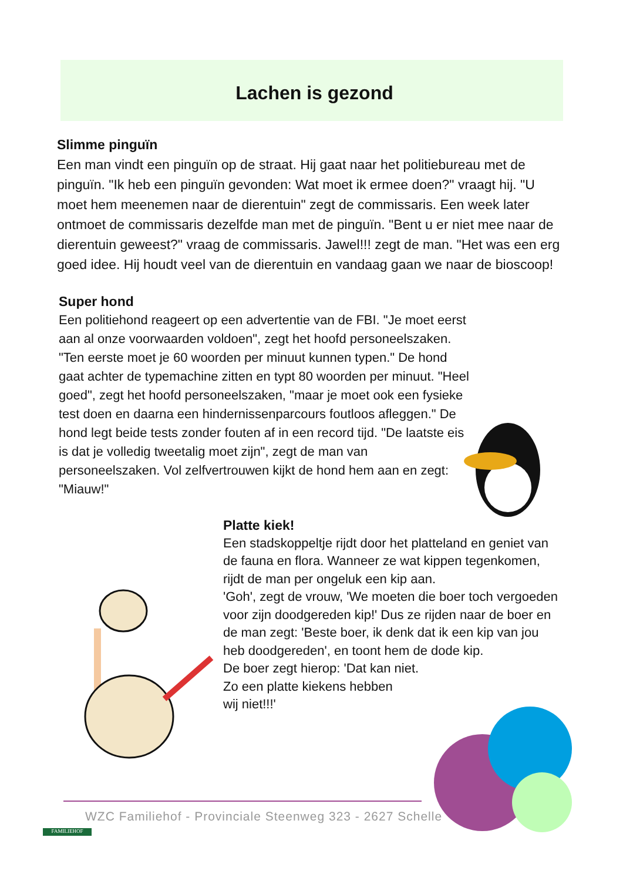Lachen is gezond
Slimme pinguïn
Een man vindt een pinguïn op de straat. Hij gaat naar het politiebureau met de pinguïn. "Ik heb een pinguïn gevonden: Wat moet ik ermee doen?" vraagt hij. "U moet hem meenemen naar de dierentuin" zegt de commissaris. Een week later ontmoet de commissaris dezelfde man met de pinguïn. "Bent u er niet mee naar de dierentuin geweest?" vraag de commissaris. Jawel!!! zegt de man. "Het was een erg goed idee. Hij houdt veel van de dierentuin en vandaag gaan we naar de bioscoop!
Super hond
Een politiehond reageert op een advertentie van de FBI. "Je moet eerst aan al onze voorwaarden voldoen", zegt het hoofd personeelszaken. "Ten eerste moet je 60 woorden per minuut kunnen typen." De hond gaat achter de typemachine zitten en typt 80 woorden per minuut. "Heel goed", zegt het hoofd personeelszaken, "maar je moet ook een fysieke test doen en daarna een hindernissenparcours foutloos afleggen." De hond legt beide tests zonder fouten af in een record tijd. "De laatste eis is dat je volledig tweetalig moet zijn", zegt de man van personeelszaken. Vol zelfvertrouwen kijkt de hond hem aan en zegt: "Miauw!"
Platte kiek!
Een stadskoppeltje rijdt door het platteland en geniet van de fauna en flora. Wanneer ze wat kippen tegenkomen, rijdt de man per ongeluk een kip aan.
'Goh', zegt de vrouw, 'We moeten die boer toch vergoeden voor zijn doodgereden kip!' Dus ze rijden naar de boer en de man zegt: 'Beste boer, ik denk dat ik een kip van jou heb doodgereden', en toont hem de dode kip.
De boer zegt hierop: 'Dat kan niet.
Zo een platte kiekens hebben
wij niet!!!'
WZC Familiehof - Provinciale Steenweg 323 - 2627 Schelle
FAMILIEHOF